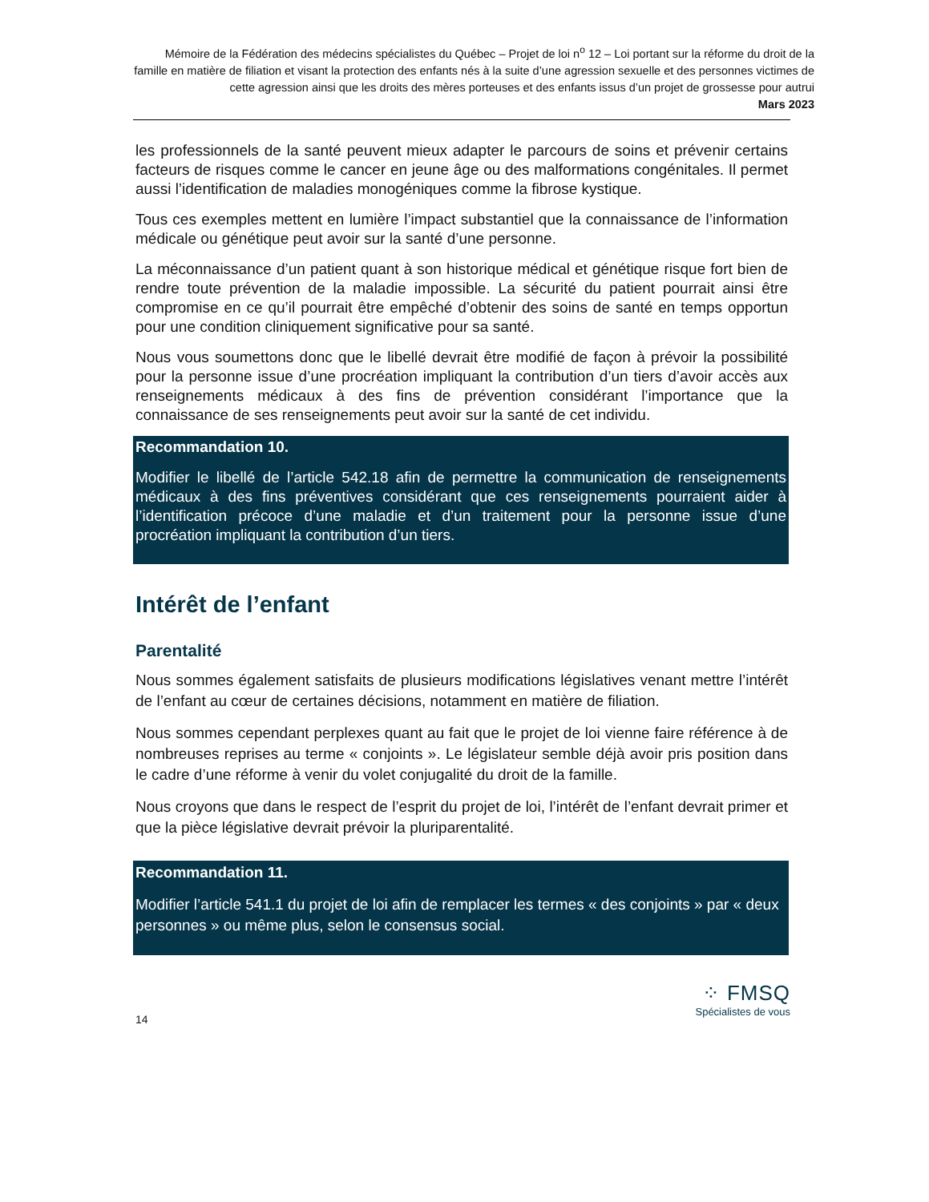Mémoire de la Fédération des médecins spécialistes du Québec – Projet de loi n<sup>o</sup> 12 – Loi portant sur la réforme du droit de la famille en matière de filiation et visant la protection des enfants nés à la suite d’une agression sexuelle et des personnes victimes de cette agression ainsi que les droits des mères porteuses et des enfants issus d’un projet de grossesse pour autrui
Mars 2023
les professionnels de la santé peuvent mieux adapter le parcours de soins et prévenir certains facteurs de risques comme le cancer en jeune âge ou des malformations congénitales. Il permet aussi l’identification de maladies monogéniques comme la fibrose kystique.
Tous ces exemples mettent en lumière l’impact substantiel que la connaissance de l’information médicale ou génétique peut avoir sur la santé d’une personne.
La méconnaissance d’un patient quant à son historique médical et génétique risque fort bien de rendre toute prévention de la maladie impossible. La sécurité du patient pourrait ainsi être compromise en ce qu’il pourrait être empêché d’obtenir des soins de santé en temps opportun pour une condition cliniquement significative pour sa santé.
Nous vous soumettons donc que le libellé devrait être modifié de façon à prévoir la possibilité pour la personne issue d’une procréation impliquant la contribution d’un tiers d’avoir accès aux renseignements médicaux à des fins de prévention considérant l’importance que la connaissance de ses renseignements peut avoir sur la santé de cet individu.
Recommandation 10.
Modifier le libellé de l’article 542.18 afin de permettre la communication de renseignements médicaux à des fins préventives considérant que ces renseignements pourraient aider à l’identification précoce d’une maladie et d’un traitement pour la personne issue d’une procréation impliquant la contribution d’un tiers.
Intérêt de l’enfant
Parentalité
Nous sommes également satisfaits de plusieurs modifications législatives venant mettre l’intérêt de l’enfant au cœur de certaines décisions, notamment en matière de filiation.
Nous sommes cependant perplexes quant au fait que le projet de loi vienne faire référence à de nombreuses reprises au terme « conjoints ». Le législateur semble déjà avoir pris position dans le cadre d’une réforme à venir du volet conjugalité du droit de la famille.
Nous croyons que dans le respect de l’esprit du projet de loi, l’intérêt de l’enfant devrait primer et que la pièce législative devrait prévoir la pluriparentalité.
Recommandation 11.
Modifier l’article 541.1 du projet de loi afin de remplacer les termes « des conjoints » par « deux personnes » ou même plus, selon le consensus social.
⁘ FMSQ
Spécialistes de vous
14